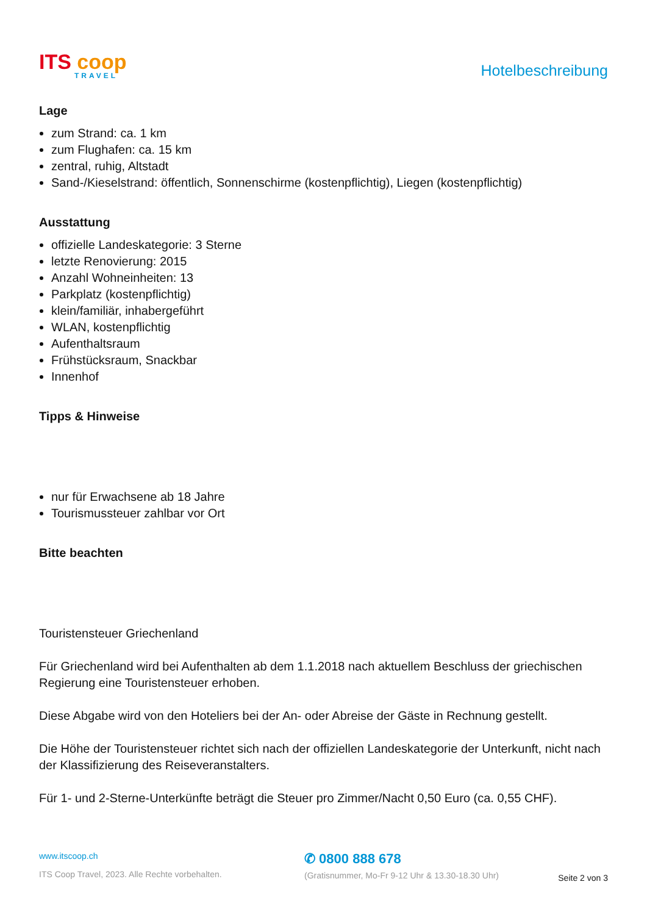ITS coop
TRAVEL
Hotelbeschreibung
Lage
zum Strand: ca. 1 km
zum Flughafen: ca. 15 km
zentral, ruhig, Altstadt
Sand-/Kieselstrand: öffentlich, Sonnenschirme (kostenpflichtig), Liegen (kostenpflichtig)
Ausstattung
offizielle Landeskategorie: 3 Sterne
letzte Renovierung: 2015
Anzahl Wohneinheiten: 13
Parkplatz (kostenpflichtig)
klein/familiär, inhabergeführt
WLAN, kostenpflichtig
Aufenthaltsraum
Frühstücksraum, Snackbar
Innenhof
Tipps & Hinweise
nur für Erwachsene ab 18 Jahre
Tourismussteuer zahlbar vor Ort
Bitte beachten
Touristensteuer Griechenland
Für Griechenland wird bei Aufenthalten ab dem 1.1.2018 nach aktuellem Beschluss der griechischen Regierung eine Touristensteuer erhoben.
Diese Abgabe wird von den Hoteliers bei der An- oder Abreise der Gäste in Rechnung gestellt.
Die Höhe der Touristensteuer richtet sich nach der offiziellen Landeskategorie der Unterkunft, nicht nach der Klassifizierung des Reiseveranstalters.
Für 1- und 2-Sterne-Unterkünfte beträgt die Steuer pro Zimmer/Nacht 0,50 Euro (ca. 0,55 CHF).
www.itscoop.ch
ITS Coop Travel, 2023. Alle Rechte vorbehalten.
✆ 0800 888 678
(Gratisnummer, Mo-Fr 9-12 Uhr & 13.30-18.30 Uhr)
Seite 2 von 3